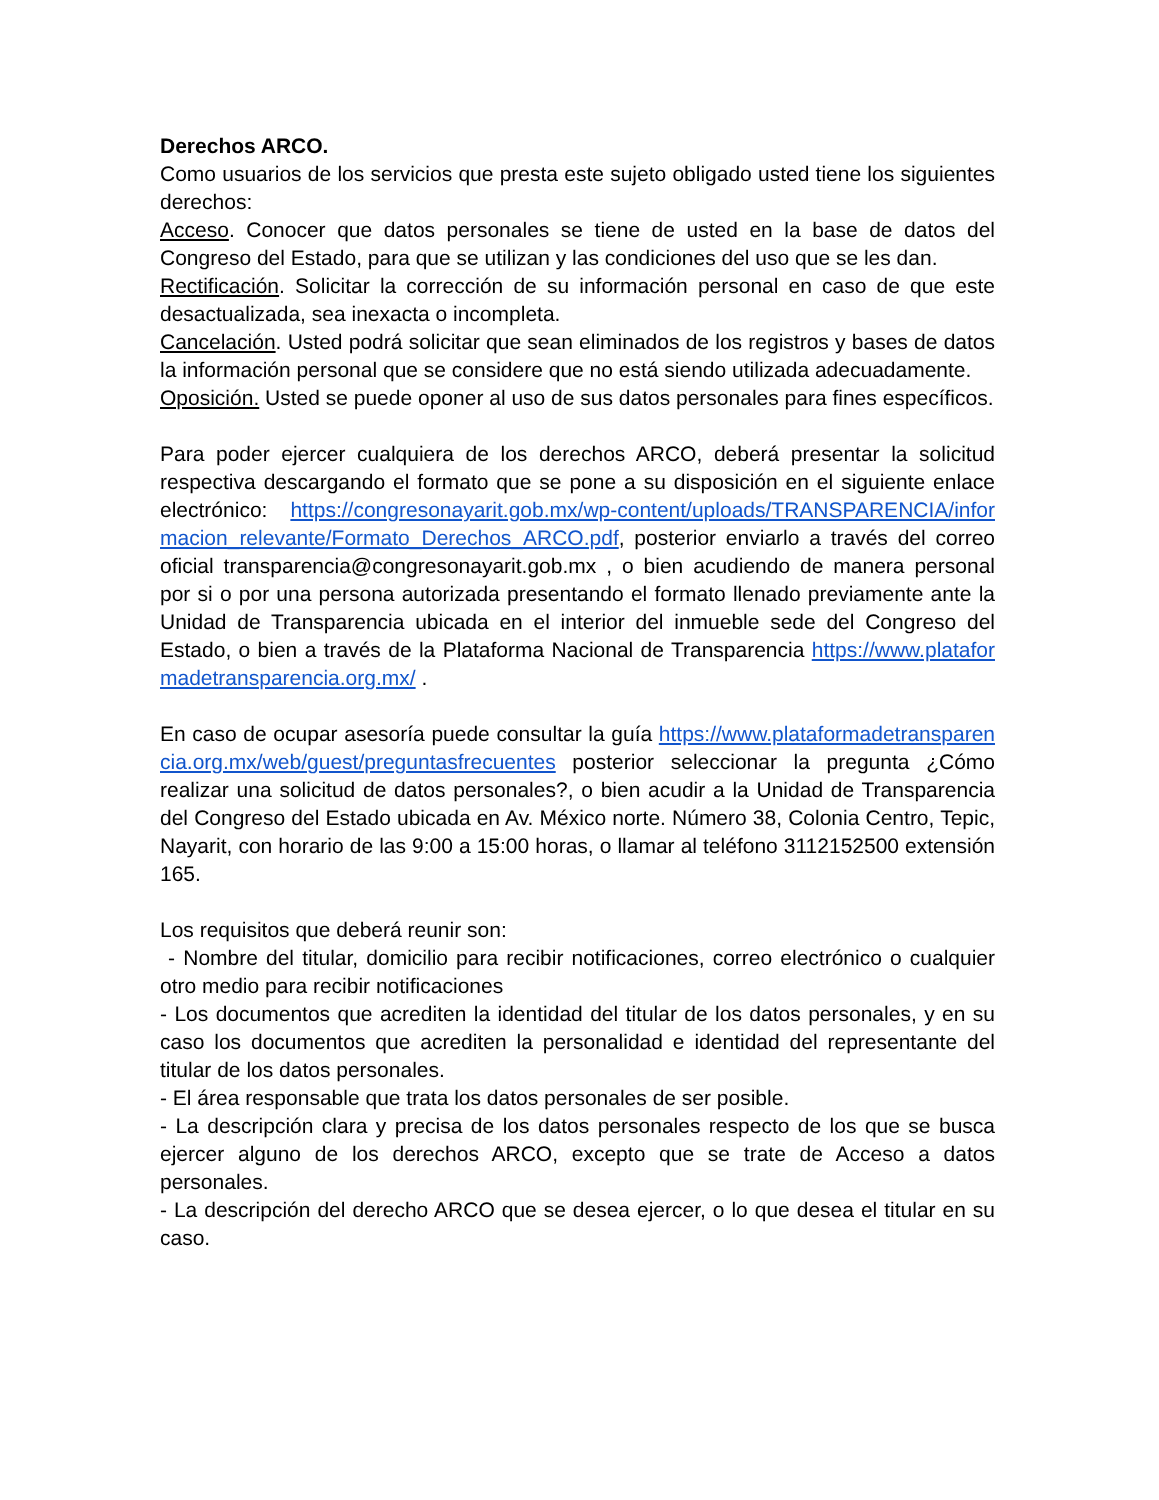Derechos ARCO.
Como usuarios de los servicios que presta este sujeto obligado usted tiene los siguientes derechos:
Acceso. Conocer que datos personales se tiene de usted en la base de datos del Congreso del Estado, para que se utilizan y las condiciones del uso que se les dan.
Rectificación. Solicitar la corrección de su información personal en caso de que este desactualizada, sea inexacta o incompleta.
Cancelación. Usted podrá solicitar que sean eliminados de los registros y bases de datos la información personal que se considere que no está siendo utilizada adecuadamente.
Oposición. Usted se puede oponer al uso de sus datos personales para fines específicos.
Para poder ejercer cualquiera de los derechos ARCO, deberá presentar la solicitud respectiva descargando el formato que se pone a su disposición en el siguiente enlace electrónico: https://congresonayarit.gob.mx/wp-content/uploads/TRANSPARENCIA/informacion_relevante/Formato_Derechos_ARCO.pdf, posterior enviarlo a través del correo oficial transparencia@congresonayarit.gob.mx , o bien acudiendo de manera personal por si o por una persona autorizada presentando el formato llenado previamente ante la Unidad de Transparencia ubicada en el interior del inmueble sede del Congreso del Estado, o bien a través de la Plataforma Nacional de Transparencia https://www.plataformadetransparencia.org.mx/ .
En caso de ocupar asesoría puede consultar la guía https://www.plataformadetransparencia.org.mx/web/guest/preguntasfrecuentes posterior seleccionar la pregunta ¿Cómo realizar una solicitud de datos personales?, o bien acudir a la Unidad de Transparencia del Congreso del Estado ubicada en Av. México norte. Número 38, Colonia Centro, Tepic, Nayarit, con horario de las 9:00 a 15:00 horas, o llamar al teléfono 3112152500 extensión 165.
Los requisitos que deberá reunir son:
- Nombre del titular, domicilio para recibir notificaciones, correo electrónico o cualquier otro medio para recibir notificaciones
- Los documentos que acrediten la identidad del titular de los datos personales, y en su caso los documentos que acrediten la personalidad e identidad del representante del titular de los datos personales.
- El área responsable que trata los datos personales de ser posible.
- La descripción clara y precisa de los datos personales respecto de los que se busca ejercer alguno de los derechos ARCO, excepto que se trate de Acceso a datos personales.
- La descripción del derecho ARCO que se desea ejercer, o lo que desea el titular en su caso.